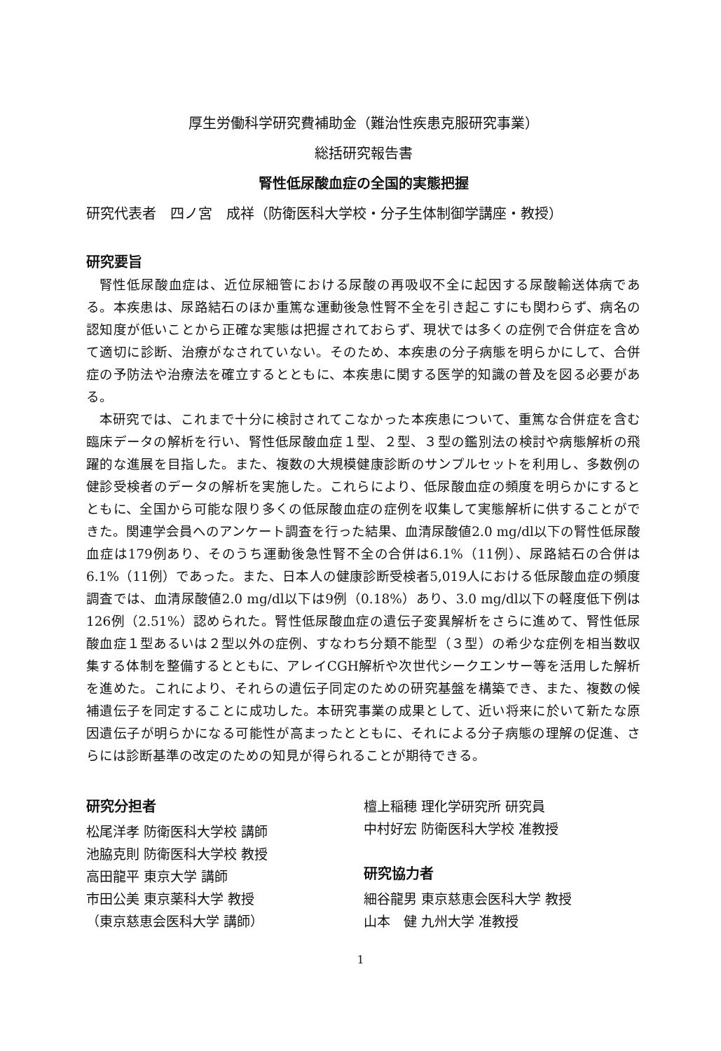厚生労働科学研究費補助金（難治性疾患克服研究事業）
総括研究報告書
腎性低尿酸血症の全国的実態把握
研究代表者　四ノ宮　成祥（防衛医科大学校・分子生体制御学講座・教授）
研究要旨
腎性低尿酸血症は、近位尿細管における尿酸の再吸収不全に起因する尿酸輸送体病である。本疾患は、尿路結石のほか重篤な運動後急性腎不全を引き起こすにも関わらず、病名の認知度が低いことから正確な実態は把握されておらず、現状では多くの症例で合併症を含めて適切に診断、治療がなされていない。そのため、本疾患の分子病態を明らかにして、合併症の予防法や治療法を確立するとともに、本疾患に関する医学的知識の普及を図る必要がある。
本研究では、これまで十分に検討されてこなかった本疾患について、重篤な合併症を含む臨床データの解析を行い、腎性低尿酸血症１型、２型、３型の鑑別法の検討や病態解析の飛躍的な進展を目指した。また、複数の大規模健康診断のサンプルセットを利用し、多数例の健診受検者のデータの解析を実施した。これらにより、低尿酸血症の頻度を明らかにするとともに、全国から可能な限り多くの低尿酸血症の症例を収集して実態解析に供することができた。関連学会員へのアンケート調査を行った結果、血清尿酸値2.0 mg/dl以下の腎性低尿酸血症は179例あり、そのうち運動後急性腎不全の合併は6.1%（11例）、尿路結石の合併は6.1%（11例）であった。また、日本人の健康診断受検者5,019人における低尿酸血症の頻度調査では、血清尿酸値2.0 mg/dl以下は9例（0.18%）あり、3.0 mg/dl以下の軽度低下例は126例（2.51%）認められた。腎性低尿酸血症の遺伝子変異解析をさらに進めて、腎性低尿酸血症１型あるいは２型以外の症例、すなわち分類不能型（３型）の希少な症例を相当数収集する体制を整備するとともに、アレイCGH解析や次世代シークエンサー等を活用した解析を進めた。これにより、それらの遺伝子同定のための研究基盤を構築でき、また、複数の候補遺伝子を同定することに成功した。本研究事業の成果として、近い将来に於いて新たな原因遺伝子が明らかになる可能性が高まったとともに、それによる分子病態の理解の促進、さらには診断基準の改定のための知見が得られることが期待できる。
研究分担者
松尾洋孝 防衛医科大学校 講師
池脇克則 防衛医科大学校 教授
高田龍平 東京大学 講師
市田公美 東京薬科大学 教授
（東京慈恵会医科大学 講師）
檀上稲穂 理化学研究所 研究員
中村好宏 防衛医科大学校 准教授
研究協力者
細谷龍男 東京慈恵会医科大学 教授
山本　健 九州大学 准教授
1